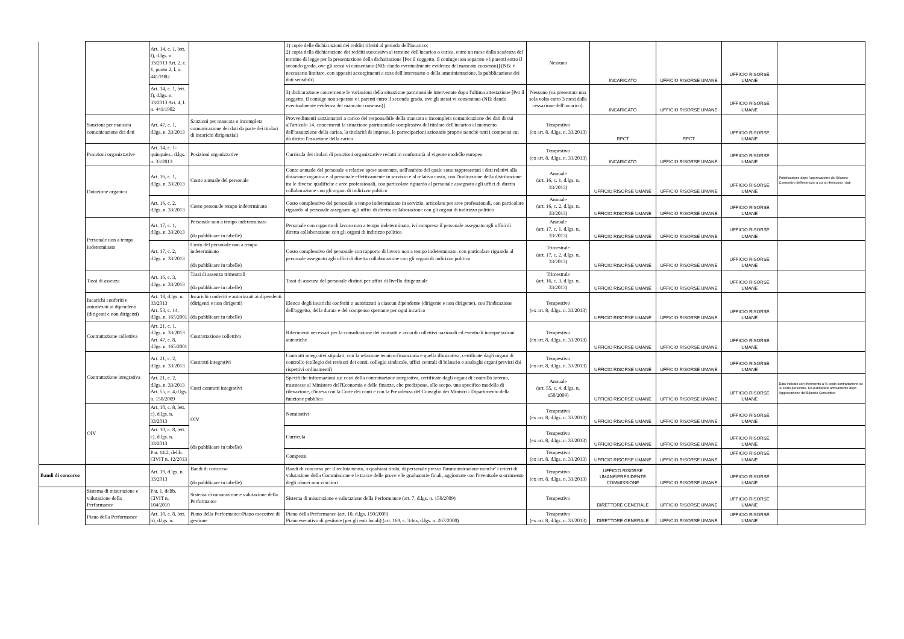| | | Art. 14, c. 1, lett. f), d.lgs. n. 33/2013 Art. 2, c. 1, punto 2, l. n. 441/1982 | | 1) copie delle dichiarazioni dei redditi riferiti al periodo dell'incarico; 2) copia della dichiarazione dei redditi successiva al termine dell'incarico o carica, entro un mese dalla scadenza del termine di legge per la presentazione della dichairazione [Per il soggetto, il coniuge non separato e i parenti entro il secondo grado, ove gli stessi vi consentano (NB: dando eventualmente evidenza del mancato consenso)] (NB: è necessario limitare, con appositi accorgimenti a cura dell'interessato o della amministrazione, la pubblicazione dei dati sensibili) | Nessuno | INCARICATO | UFFICIO RISORSE UMANE | UFFICIO RISORSE UMANE | |
| | | Art. 14, c. 1, lett. f), d.lgs. n. 33/2013 Art. 4, l. n. 441/1982 | | 3) dichiarazione concernente le variazioni della situazione patrimoniale intervenute dopo l'ultima attestazione [Per il soggetto, il coniuge non separato e i parenti entro il secondo grado, ove gli stessi vi consentano (NB: dando eventualmente evidenza del mancato consenso)] | Nessuno (va presentata una sola volta entro 3 mesi dalla cessazione dell'incarico). | INCARICATO | UFFICIO RISORSE UMANE | UFFICIO RISORSE UMANE | |
| | Sanzioni per mancata comunicazione dei dati | Art. 47, c. 1, d.lgs. n. 33/2013 | Sanzioni per mancata o incompleta comunicazione dei dati da parte dei titolari di incarichi dirigenziali | Provvedimenti sanzionatori a carico del responsabile della mancata o incompleta comunicazione dei dati di cui all'articolo 14, concernenti la situazione patrimoniale complessiva del titolare dell'incarico al momento dell'assunzione della carica, la titolarità di imprese, le partecipazioni azionarie proprie nonchè tutti i compensi cui dà diritto l'assuzione della carica | Tempestivo (ex art. 8, d.lgs. n. 33/2013) | RPCT | RPCT | UFFICIO RISORSE UMANE | |
| | Posizioni organizzative | Art. 14, c. 1-quinquies., d.lgs. n. 33/2013 | Posizioni organizzative | Curricula dei titolari di posizioni organizzative redatti in conformità al vigente modello europeo | Tempestivo (ex art. 8, d.lgs. n. 33/2013) | INCARICATO | UFFICIO RISORSE UMANE | UFFICIO RISORSE UMANE | |
| | Dotazione organica | Art. 16, c. 1, d.lgs. n. 33/2013 | Conto annuale del personale | Conto annuale del personale e relative spese sostenute, nell'ambito del quale sono rappresentati i dati relativi alla dotazione organica e al personale effettivamente in servizio e al relativo costo, con l'indicazione della distribuzione tra le diverse qualifiche e aree professionali, con particolare riguardo al personale assegnato agli uffici di diretta collaborazione con gli organi di indirizzo politico | Annuale (art. 16, c. 1, d.lgs. n. 33/2013) | UFFICIO RISORSE UMANE | UFFICIO RISORSE UMANE | UFFICIO RISORSE UMANE | Pubblicazione dopo l'approvazione del Bilancio Consuntivo dell'esercizio a cui si riferiscono i dati |
| | | Art. 16, c. 2, d.lgs. n. 33/2013 | Costo personale tempo indeterminato | Costo complessivo del personale a tempo indeterminato in servizio, articolato per aree professionali, con particolare riguardo al personale assegnato agli uffici di diretta collaborazione con gli organi di indirizzo politico | Annuale (art. 16, c. 2, d.lgs. n. 33/2013) | UFFICIO RISORSE UMANE | UFFICIO RISORSE UMANE | UFFICIO RISORSE UMANE | |
| | Personale non a tempo indeterminato | Art. 17, c. 1, d.lgs. n. 33/2013 | Personale non a tempo indeterminato (da pubblicare in tabelle) | Personale con rapporto di lavoro non a tempo indeterminato, ivi compreso il personale assegnato agli uffici di diretta collaborazione con gli organi di indirizzo politico | Annuale (art. 17, c. 1, d.lgs. n. 33/2013) | UFFICIO RISORSE UMANE | UFFICIO RISORSE UMANE | UFFICIO RISORSE UMANE | |
| | | Art. 17, c. 2, d.lgs. n. 33/2013 | Costo del personale non a tempo indeterminato (da pubblicare in tabelle) | Costo complessivo del personale con rapporto di lavoro non a tempo indeterminato, con particolare riguardo al personale assegnato agli uffici di diretta collaborazione con gli organi di indirizzo politico | Trimestrale (art. 17, c. 2, d.lgs. n. 33/2013) | UFFICIO RISORSE UMANE | UFFICIO RISORSE UMANE | UFFICIO RISORSE UMANE | |
| | Tassi di assenza | Art. 16, c. 3, d.lgs. n. 33/2013 | Tassi di assenza trimestrali (da pubblicare in tabelle) | Tassi di assenza del personale distinti per uffici di livello dirigenziale | Trimestrale (art. 16, c. 3, d.lgs. n. 33/2013) | UFFICIO RISORSE UMANE | UFFICIO RISORSE UMANE | UFFICIO RISORSE UMANE | |
| | Incarichi conferiti e autorizzati ai dipendenti (dirigenti e non dirigenti) | Art. 18, d.lgs. n. 33/2013 Art. 53, c. 14, d.lgs. n. 165/2001 | Incarichi conferiti e autorizzati ai dipendenti (dirigenti e non dirigenti) (da pubblicare in tabelle) | Elenco degli incarichi conferiti o autorizzati a ciascun dipendente (dirigente e non dirigente), con l'indicazione dell'oggetto, della durata e del compenso spettante per ogni incarico | Tempestivo (ex art. 8, d.lgs. n. 33/2013) | UFFICIO RISORSE UMANE | UFFICIO RISORSE UMANE | UFFICIO RISORSE UMANE | |
| | Contrattazione collettiva | Art. 21, c. 1, d.lgs. n. 33/2013 Art. 47, c. 8, d.lgs. n. 165/2001 | Contrattazione collettiva | Riferimenti necessari per la consultazione dei contratti e accordi collettivi nazionali ed eventuali interpretazioni autentiche | Tempestivo (ex art. 8, d.lgs. n. 33/2013) | UFFICIO RISORSE UMANE | UFFICIO RISORSE UMANE | UFFICIO RISORSE UMANE | |
| | Contrattazione integrativa | Art. 21, c. 2, d.lgs. n. 33/2013 | Contratti integrativi | Contratti integrativi stipulati, con la relazione tecnico-finanziaria e quella illustrativa, certificate dagli organi di controllo (collegio dei revisori dei conti, collegio sindacale, uffici centrali di bilancio o analoghi organi previsti dai rispettivi ordinamenti) | Tempestivo (ex art. 8, d.lgs. n. 33/2013) | UFFICIO RISORSE UMANE | UFFICIO RISORSE UMANE | UFFICIO RISORSE UMANE | |
| | | Art. 21, c. 2, d.lgs. n. 33/2013 Art. 55, c. 4,d.lgs. n. 150/2009 | Costi contratti integrativi | Specifiche informazioni sui costi della contrattazione integrativa, certificate dagli organi di controllo interno, trasmesse al Ministero dell'Economia e delle finanze, che predispone, allo scopo, uno specifico modello di rilevazione, d'intesa con la Corte dei conti e con la Presidenza del Consiglio dei Ministri - Dipartimento della funzione pubblica | Annuale (art. 55, c. 4, d.lgs. n. 150/2009) | UFFICIO RISORSE UMANE | UFFICIO RISORSE UMANE | UFFICIO RISORSE UMANE | Dato indicato con riferimento a % costo contrattazione su % costo personale. Da pubblicarsi annuamente dopo l'approvazione del Bilancio Consuntivo |
| | OIV | Art. 10, c. 8, lett. c), d.lgs. n. 33/2013 | OIV (da pubblicare in tabelle) | Nominativi | Tempestivo (ex art. 8, d.lgs. n. 33/2013) | UFFICIO RISORSE UMANE | UFFICIO RISORSE UMANE | UFFICIO RISORSE UMANE | |
| | | Art. 10, c. 8, lett. c), d.lgs. n. 33/2013 | | Curricula | Tempestivo (ex art. 8, d.lgs. n. 33/2013) | UFFICIO RISORSE UMANE | UFFICIO RISORSE UMANE | UFFICIO RISORSE UMANE | |
| | | Par. 14.2, delib. CiVIT n. 12/2013 | | Compensi | Tempestivo (ex art. 8, d.lgs. n. 33/2013) | UFFICIO RISORSE UMANE | UFFICIO RISORSE UMANE | UFFICIO RISORSE UMANE | |
| Bandi di concorso | | Art. 19, d.lgs. n. 33/2013 | Bandi di concorso (da pubblicare in tabelle) | Bandi di concorso per il reclutamento, a qualsiasi titolo, di personale presso l'amministrazione nonche' i criteri di valutazione della Commissione e le tracce delle prove e le graduatorie finali, aggiornate con l'eventuale scorrimento degli idonei non vincitori | Tempestivo (ex art. 8, d.lgs. n. 33/2013) | UFFICIO RISORSE UMANE/PRESIDENTE COMMISSIONE | UFFICIO RISORSE UMANE | UFFICIO RISORSE UMANE | |
| | Sistema di misurazione e valutazione della Performance | Par. 1, delib. CiVIT n. 104/2010 | Sistema di misurazione e valutazione della Performance | Sistema di misurazione e valutazione della Performance (art. 7, d.lgs. n. 150/2009) | Tempestivo | DIRETTORE GENERALE | UFFICIO RISORSE UMANE | UFFICIO RISORSE UMANE | |
| | Piano della Performance | Art. 10, c. 8, lett. b), d.lgs. n. | Piano della Performance/Piano esecutivo di gestione | Piano della Performance (art. 10, d.lgs. 150/2009) Piano esecutivo di gestione (per gli enti locali) (art. 169, c. 3-bis, d.lgs. n. 267/2000) | Tempestivo (ex art. 8, d.lgs. n. 33/2013) | DIRETTORE GENERALE | UFFICIO RISORSE UMANE | UFFICIO RISORSE UMANE | |